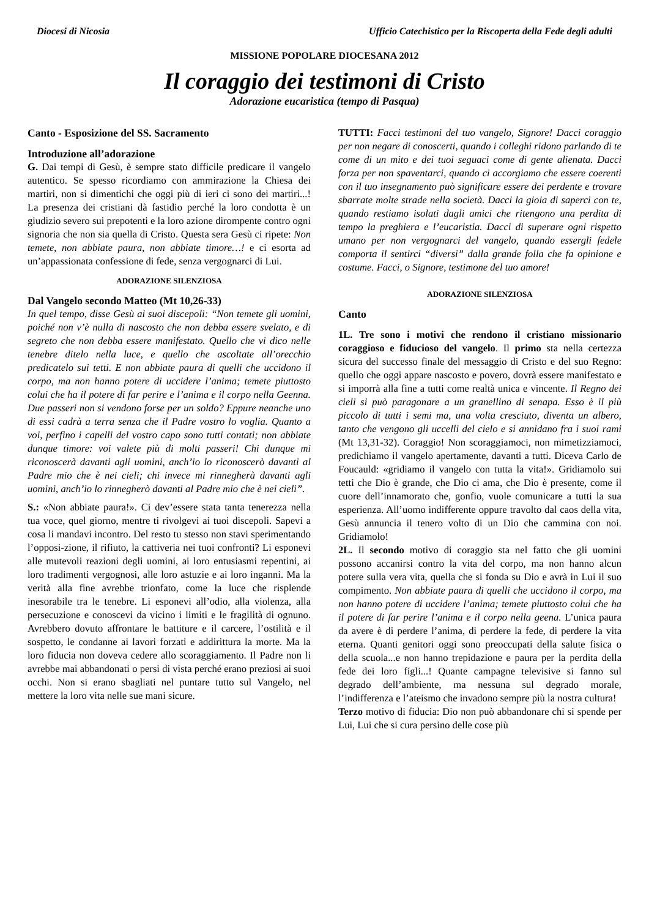Diocesi di Nicosia Ufficio Catechistico per la Riscoperta della Fede degli adulti
MISSIONE POPOLARE DIOCESANA 2012
Il coraggio dei testimoni di Cristo
Adorazione eucaristica (tempo di Pasqua)
Canto - Esposizione del SS. Sacramento
Introduzione all’adorazione
G. Dai tempi di Gesù, è sempre stato difficile predicare il vangelo autentico. Se spesso ricordiamo con ammirazione la Chiesa dei martiri, non si dimentichi che oggi più di ieri ci sono dei martiri...! La presenza dei cristiani dà fastidio perché la loro condotta è un giudizio severo sui prepotenti e la loro azione dirompente contro ogni signoria che non sia quella di Cristo. Questa sera Gesù ci ripete: Non temete, non abbiate paura, non abbiate timore…! e ci esorta ad un’appassionata confessione di fede, senza vergognarci di Lui.
ADORAZIONE SILENZIOSA
Dal Vangelo secondo Matteo (Mt 10,26-33)
In quel tempo, disse Gesù ai suoi discepoli: “Non temete gli uomini, poiché non v’è nulla di nascosto che non debba essere svelato, e di segreto che non debba essere manifestato. Quello che vi dico nelle tenebre ditelo nella luce, e quello che ascoltate all’orecchio predicatelo sui tetti. E non abbiate paura di quelli che uccidono il corpo, ma non hanno potere di uccidere l’anima; temete piuttosto colui che ha il potere di far perire e l’anima e il corpo nella Geenna. Due passeri non si vendono forse per un soldo? Eppure neanche uno di essi cadrà a terra senza che il Padre vostro lo voglia. Quanto a voi, perfino i capelli del vostro capo sono tutti contati; non abbiate dunque timore: voi valete più di molti passeri! Chi dunque mi riconoscerà davanti agli uomini, anch’io lo riconoscerò davanti al Padre mio che è nei cieli; chi invece mi rinnegherà davanti agli uomini, anch’io lo rinnegherò davanti al Padre mio che è nei cieli”.
S.: «Non abbiate paura!». Ci dev’essere stata tanta tenerezza nella tua voce, quel giorno, mentre ti rivolgevi ai tuoi discepoli. Sapevi a cosa li mandavi incontro. Del resto tu stesso non stavi sperimentando l’opposi-zione, il rifiuto, la cattiveria nei tuoi confronti? Li esponevi alle mutevoli reazioni degli uomini, ai loro entusiasmi repentini, ai loro tradimenti vergognosi, alle loro astuzie e ai loro inganni. Ma la verità alla fine avrebbe trionfato, come la luce che risplende inesorabile tra le tenebre. Li esponevi all’odio, alla violenza, alla persecuzione e conoscevi da vicino i limiti e le fragilità di ognuno. Avrebbero dovuto affrontare le battiture e il carcere, l’ostilità e il sospetto, le condanne ai lavori forzati e addirittura la morte. Ma la loro fiducia non doveva cedere allo scoraggiamento. Il Padre non li avrebbe mai abbandonati o persi di vista perché erano preziosi ai suoi occhi. Non si erano sbagliati nel puntare tutto sul Vangelo, nel mettere la loro vita nelle sue mani sicure.
TUTTI: Facci testimoni del tuo vangelo, Signore! Dacci coraggio per non negare di conoscerti, quando i colleghi ridono parlando di te come di un mito e dei tuoi seguaci come di gente alienata. Dacci forza per non spaventarci, quando ci accorgiamo che essere coerenti con il tuo insegnamento può significare essere dei perdente e trovare sbarrate molte strade nella società. Dacci la gioia di saperci con te, quando restiamo isolati dagli amici che ritengono una perdita di tempo la preghiera e l’eucaristia. Dacci di superare ogni rispetto umano per non vergognarci del vangelo, quando essergli fedele comporta il sentirci “diversi” dalla grande folla che fa opinione e costume. Facci, o Signore, testimone del tuo amore!
ADORAZIONE SILENZIOSA
Canto
1L. Tre sono i motivi che rendono il cristiano missionario coraggioso e fiducioso del vangelo. Il primo sta nella certezza sicura del successo finale del messaggio di Cristo e del suo Regno: quello che oggi appare nascosto e povero, dovrà essere manifestato e si imporrà alla fine a tutti come realtà unica e vincente. Il Regno dei cieli si può paragonare a un granellino di senapa. Esso è il più piccolo di tutti i semi ma, una volta cresciuto, diventa un albero, tanto che vengono gli uccelli del cielo e si annidano fra i suoi rami (Mt 13,31-32). Coraggio! Non scoraggiamoci, non mimetizziamoci, predichiamo il vangelo apertamente, davanti a tutti. Diceva Carlo de Foucauld: «gridiamo il vangelo con tutta la vita!». Gridiamolo sui tetti che Dio è grande, che Dio ci ama, che Dio è presente, come il cuore dell’innamorato che, gonfio, vuole comunicare a tutti la sua esperienza. All’uomo indifferente oppure travolto dal caos della vita, Gesù annuncia il tenero volto di un Dio che cammina con noi. Gridiamolo!
2L. Il secondo motivo di coraggio sta nel fatto che gli uomini possono accanirsi contro la vita del corpo, ma non hanno alcun potere sulla vera vita, quella che si fonda su Dio e avrà in Lui il suo compimento. Non abbiate paura di quelli che uccidono il corpo, ma non hanno potere di uccidere l’anima; temete piuttosto colui che ha il potere di far perire l’anima e il corpo nella geena. L’unica paura da avere è di perdere l’anima, di perdere la fede, di perdere la vita eterna. Quanti genitori oggi sono preoccupati della salute fisica o della scuola...e non hanno trepidazione e paura per la perdita della fede dei loro figli...! Quante campagne televisive si fanno sul degrado dell’ambiente, ma nessuna sul degrado morale, l’indifferenza e l’ateismo che invadono sempre più la nostra cultura!
Terzo motivo di fiducia: Dio non può abbandonare chi si spende per Lui, Lui che si cura persino delle cose più